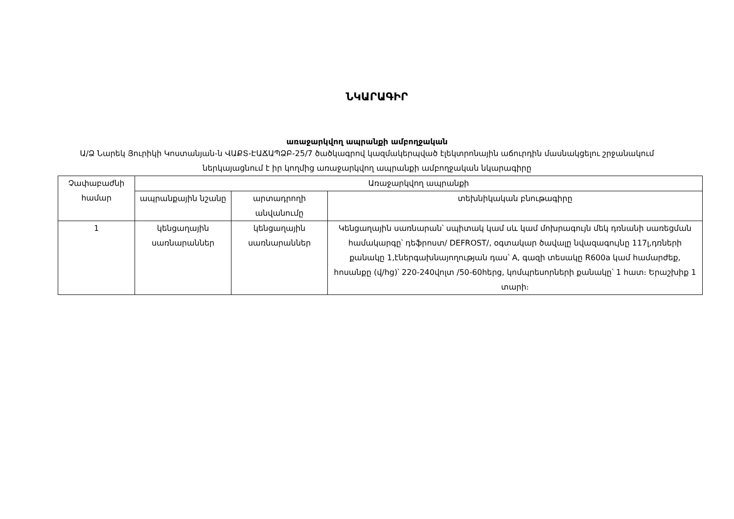ՆԿԱՐԱԳԻՐ
առաջարկվող ապրանքի ամբողջական
Ա/Ձ Նարեկ Յուրիկի Կոստանյան-ն ՎԱՔՏ-ԷԱՃԱՊՁԲ-25/7 ծածկագրով կազմակերպված էլեկտրոնային աճուրդին մասնակցելու շրջանակում ներկայացնում է իր կողմից առաջարկվող ապրանքի ամբողջական նկարագիրը
| Չափաբաժնի համար | Առաջարկվող ապրանքի | | |
| --- | --- | --- | --- |
| | ապրանքային նշանը | արտադրողի անվանումը | տեխնիկական բնութագիրը |
| 1 | կենցաղային սառնարաններ | կենցաղային սառնարաններ | Կենցաղային սառնարան՝ սպիտակ կամ սև կամ մոխրագույն մեկ դռնանի սառեցման համակարգը՝ դեֆրոստ/ DEFROST/, օգտակար ծավալը նվազագույնը 117լ,դռների քանակը 1,էներգախնայողության դաս՝ A, գազի տեսակը R600a կամ համարժեք, հոսանքը (վ/hg)՝ 220-240վոլտ /50-60հերց, կոմպրեսորների քանակը՝ 1 հատ։ Երաշխիք 1 տարի։ |